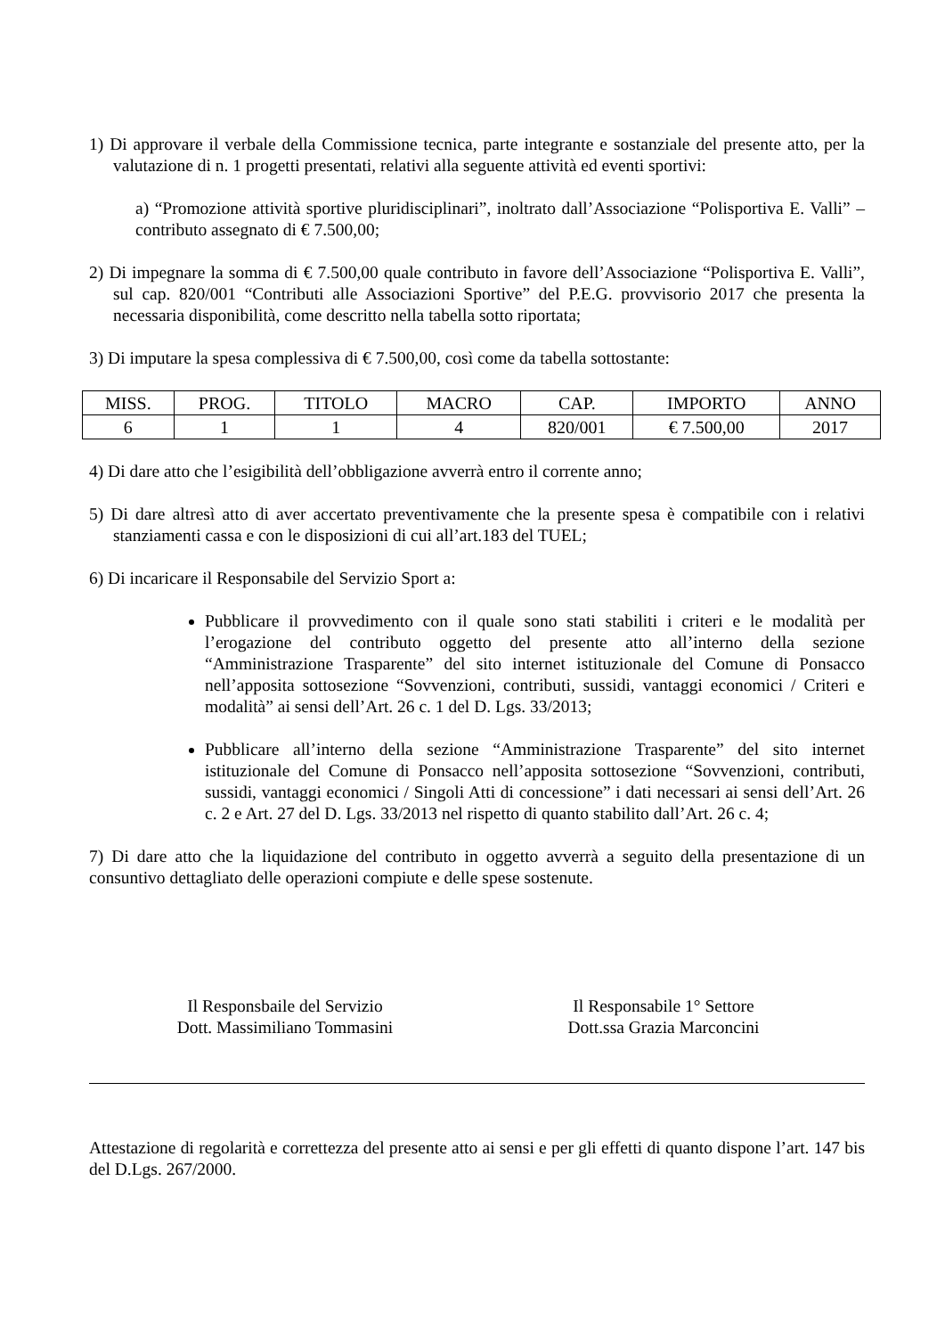1) Di approvare il verbale della Commissione tecnica, parte integrante e sostanziale del presente atto, per la valutazione di n. 1 progetti presentati, relativi alla seguente attività ed eventi sportivi:
a) “Promozione attività sportive pluridisciplinari”, inoltrato dall’Associazione “Polisportiva E. Valli” – contributo assegnato di € 7.500,00;
2) Di impegnare la somma di € 7.500,00 quale contributo in favore dell’Associazione “Polisportiva E. Valli”, sul cap. 820/001 “Contributi alle Associazioni Sportive” del P.E.G. provvisorio 2017 che presenta la necessaria disponibilità, come descritto nella tabella sotto riportata;
3) Di imputare la spesa complessiva di € 7.500,00, così come da tabella sottostante:
| MISS. | PROG. | TITOLO | MACRO | CAP. | IMPORTO | ANNO |
| 6 | 1 | 1 | 4 | 820/001 | € 7.500,00 | 2017 |
4) Di dare atto che l’esigibilità dell’obbligazione avverrà entro il corrente anno;
5) Di dare altresì atto di aver accertato preventivamente che la presente spesa è compatibile con i relativi stanziamenti cassa e con le disposizioni di cui all’art.183 del TUEL;
6) Di incaricare il Responsabile del Servizio Sport a:
Pubblicare il provvedimento con il quale sono stati stabiliti i criteri e le modalità per l’erogazione del contributo oggetto del presente atto all’interno della sezione “Amministrazione Trasparente” del sito internet istituzionale del Comune di Ponsacco nell’apposita sottosezione “Sovvenzioni, contributi, sussidi, vantaggi economici / Criteri e modalità” ai sensi dell’Art. 26 c. 1 del D. Lgs. 33/2013;
Pubblicare all’interno della sezione “Amministrazione Trasparente” del sito internet istituzionale del Comune di Ponsacco nell’apposita sottosezione “Sovvenzioni, contributi, sussidi, vantaggi economici / Singoli Atti di concessione” i dati necessari ai sensi dell’Art. 26 c. 2 e Art. 27 del D. Lgs. 33/2013 nel rispetto di quanto stabilito dall’Art. 26 c. 4;
7) Di dare atto che la liquidazione del contributo in oggetto avverrà a seguito della presentazione di un consuntivo dettagliato delle operazioni compiute e delle spese sostenute.
Il Responsbaile del Servizio
Dott. Massimiliano Tommasini
Il Responsabile 1° Settore
Dott.ssa Grazia Marconcini
Attestazione di regolarità e correttezza del presente atto ai sensi e per gli effetti di quanto dispone l’art. 147 bis del D.Lgs. 267/2000.